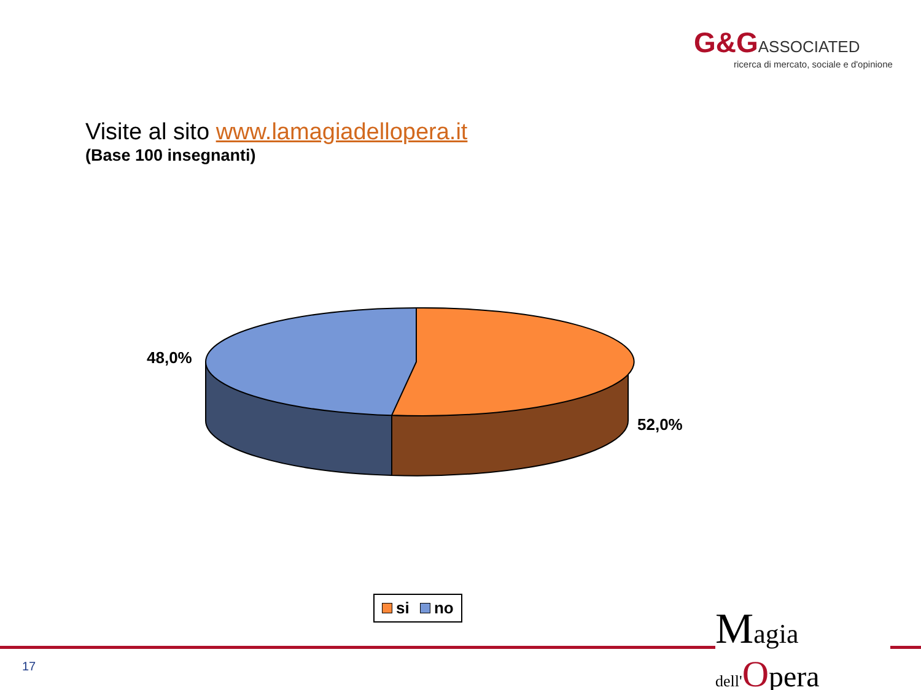G&G ASSOCIATED
ricerca di mercato, sociale e d'opinione
Visite al sito www.lamagiadellopera.it
(Base 100 insegnanti)
48,0%
52,0%
si no
17
Magia
dell'Opera